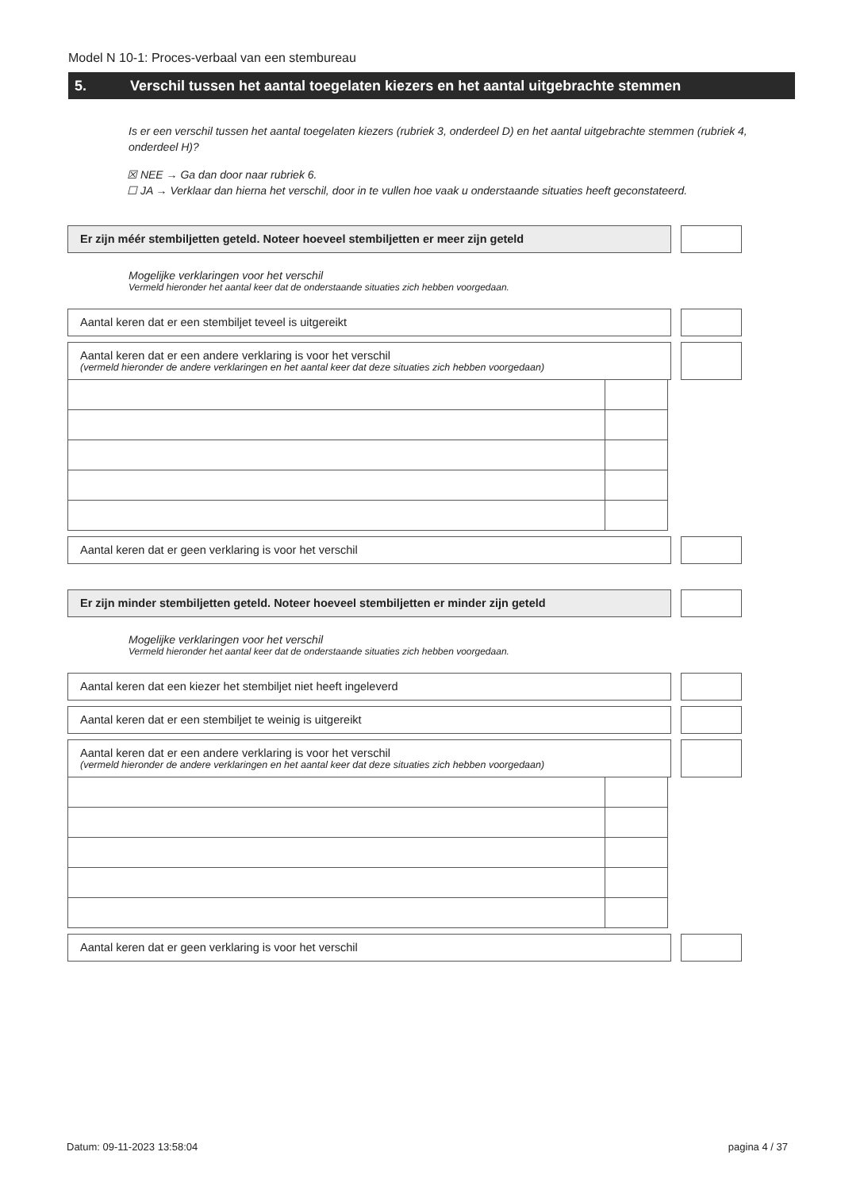Model N 10-1: Proces-verbaal van een stembureau
5. Verschil tussen het aantal toegelaten kiezers en het aantal uitgebrachte stemmen
Is er een verschil tussen het aantal toegelaten kiezers (rubriek 3, onderdeel D) en het aantal uitgebrachte stemmen (rubriek 4, onderdeel H)?
☒ NEE → Ga dan door naar rubriek 6.
☐ JA → Verklaar dan hierna het verschil, door in te vullen hoe vaak u onderstaande situaties heeft geconstateerd.
Er zijn méér stembiljetten geteld. Noteer hoeveel stembiljetten er meer zijn geteld
Mogelijke verklaringen voor het verschil
Vermeld hieronder het aantal keer dat de onderstaande situaties zich hebben voorgedaan.
Aantal keren dat er een stembiljet teveel is uitgereikt
Aantal keren dat er een andere verklaring is voor het verschil
(vermeld hieronder de andere verklaringen en het aantal keer dat deze situaties zich hebben voorgedaan)
Aantal keren dat er geen verklaring is voor het verschil
Er zijn minder stembiljetten geteld. Noteer hoeveel stembiljetten er minder zijn geteld
Mogelijke verklaringen voor het verschil
Vermeld hieronder het aantal keer dat de onderstaande situaties zich hebben voorgedaan.
Aantal keren dat een kiezer het stembiljet niet heeft ingeleverd
Aantal keren dat er een stembiljet te weinig is uitgereikt
Aantal keren dat er een andere verklaring is voor het verschil
(vermeld hieronder de andere verklaringen en het aantal keer dat deze situaties zich hebben voorgedaan)
Aantal keren dat er geen verklaring is voor het verschil
Datum: 09-11-2023 13:58:04 pagina 4 / 37